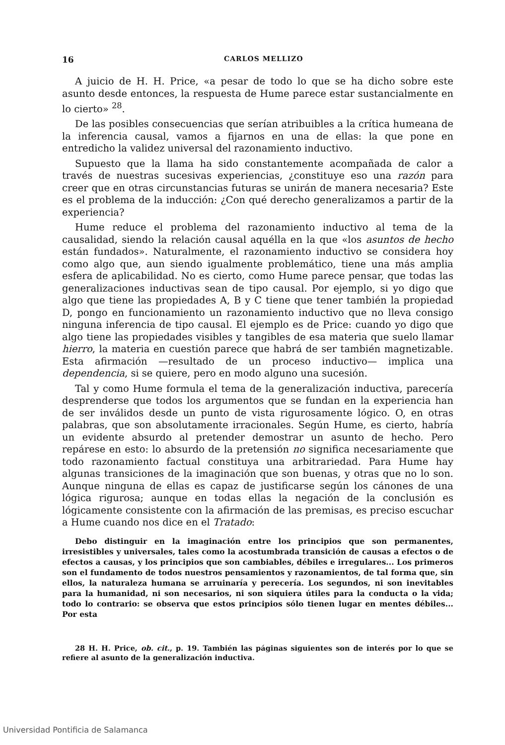16 CARLOS MELLIZO
A juicio de H. H. Price, «a pesar de todo lo que se ha dicho sobre este asunto desde entonces, la respuesta de Hume parece estar sustancialmente en lo cierto» <sup>28</sup>.
De las posibles consecuencias que serían atribuibles a la crítica humeana de la inferencia causal, vamos a fijarnos en una de ellas: la que pone en entredicho la validez universal del razonamiento inductivo.
Supuesto que la llama ha sido constantemente acompañada de calor a través de nuestras sucesivas experiencias, ¿constituye eso una razón para creer que en otras circunstancias futuras se unirán de manera necesaria? Este es el problema de la inducción: ¿Con qué derecho generalizamos a partir de la experiencia?
Hume reduce el problema del razonamiento inductivo al tema de la causalidad, siendo la relación causal aquélla en la que «los asuntos de hecho están fundados». Naturalmente, el razonamiento inductivo se considera hoy como algo que, aun siendo igualmente problemático, tiene una más amplia esfera de aplicabilidad. No es cierto, como Hume parece pensar, que todas las generalizaciones inductivas sean de tipo causal. Por ejemplo, si yo digo que algo que tiene las propiedades A, B y C tiene que tener también la propiedad D, pongo en funcionamiento un razonamiento inductivo que no lleva consigo ninguna inferencia de tipo causal. El ejemplo es de Price: cuando yo digo que algo tiene las propiedades visibles y tangibles de esa materia que suelo llamar hierro, la materia en cuestión parece que habrá de ser también magnetizable. Esta afirmación —resultado de un proceso inductivo— implica una dependencia, si se quiere, pero en modo alguno una sucesión.
Tal y como Hume formula el tema de la generalización inductiva, parecería desprenderse que todos los argumentos que se fundan en la experiencia han de ser inválidos desde un punto de vista rigurosamente lógico. O, en otras palabras, que son absolutamente irracionales. Según Hume, es cierto, habría un evidente absurdo al pretender demostrar un asunto de hecho. Pero repárese en esto: lo absurdo de la pretensión no significa necesariamente que todo razonamiento factual constituya una arbitrariedad. Para Hume hay algunas transiciones de la imaginación que son buenas, y otras que no lo son. Aunque ninguna de ellas es capaz de justificarse según los cánones de una lógica rigurosa; aunque en todas ellas la negación de la conclusión es lógicamente consistente con la afirmación de las premisas, es preciso escuchar a Hume cuando nos dice en el Tratado:
Debo distinguir en la imaginación entre los principios que son permanentes, irresistibles y universales, tales como la acostumbrada transición de causas a efectos o de efectos a causas, y los principios que son cambiables, débiles e irregulares... Los primeros son el fundamento de todos nuestros pensamientos y razonamientos, de tal forma que, sin ellos, la naturaleza humana se arruinaría y perecería. Los segundos, ni son inevitables para la humanidad, ni son necesarios, ni son siquiera útiles para la conducta o la vida; todo lo contrario: se observa que estos principios sólo tienen lugar en mentes débiles... Por esta
28 H. H. Price, ob. cit., p. 19. También las páginas siguientes son de interés por lo que se refiere al asunto de la generalización inductiva.
Universidad Pontificia de Salamanca